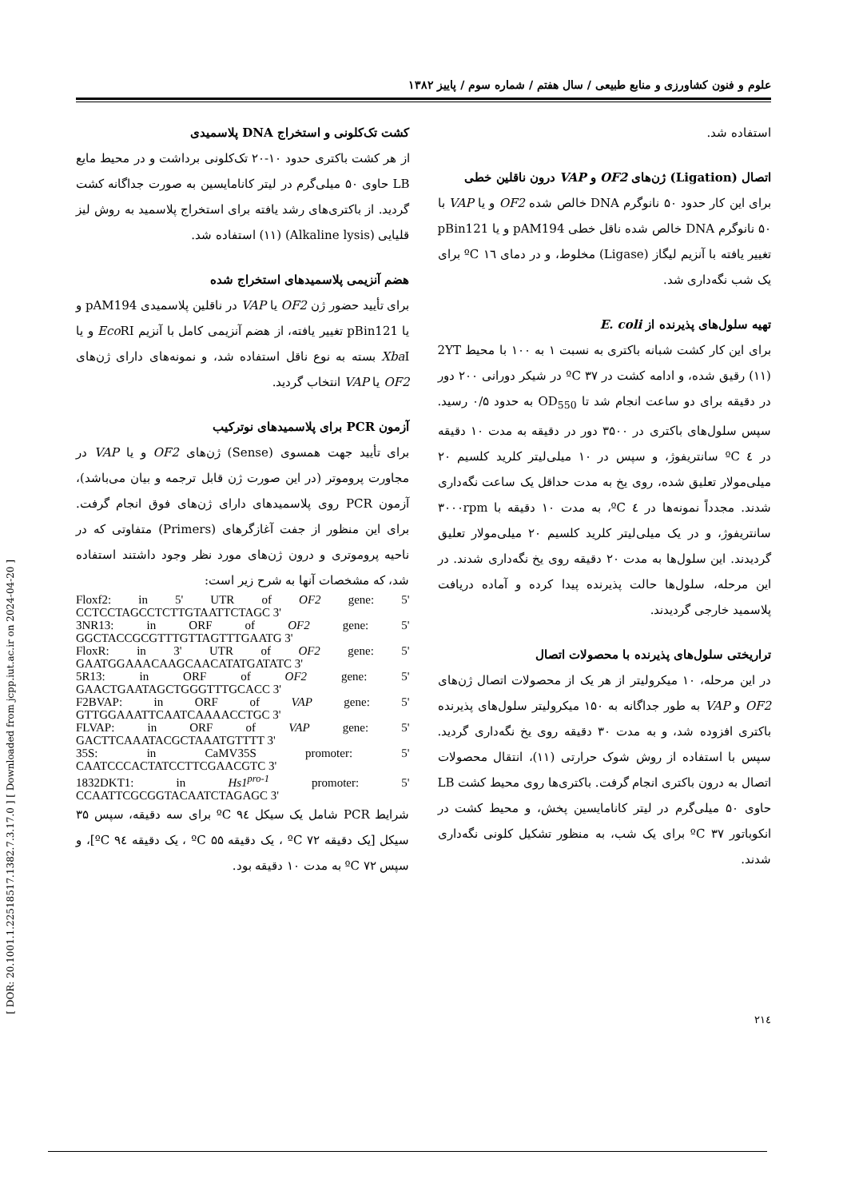علوم و فنون کشاورزی و منابع طبیعی / سال هفتم / شماره سوم / پاییز ۱۳۸۲
استفاده شد.
اتصال (Ligation) ژن‌های OF2 و VAP درون ناقلین خطی
برای این کار حدود ۵۰ نانوگرم DNA خالص شده OF2 و یا VAP با ۵۰ نانوگرم DNA خالص شده ناقل خطی pAM194 و یا pBin121 تغییر یافته با آنزیم لیگاز (Ligase) مخلوط، و در دمای ١٦ ºC برای یک شب نگه‌داری شد.
تهیه سلول‌های پذیرنده از E. coli
برای این کار کشت شبانه باکتری به نسبت ۱ به ۱۰۰ با محیط 2YT (۱۱) رقیق شده، و ادامه کشت در ۳۷ ºC در شیکر دورانی ۲۰۰ دور در دقیقه برای دو ساعت انجام شد تا OD<sub>550</sub> به حدود ۰/۵ رسید. سپس سلول‌های باکتری در ۳۵۰۰ دور در دقیقه به مدت ۱۰ دقیقه در ٤ ºC سانتریفوژ، و سپس در ۱۰ میلی‌لیتر کلرید کلسیم ۲۰ میلی‌مولار تعلیق شده، روی یخ به مدت حداقل یک ساعت نگه‌داری شدند. مجدداً نمونه‌ها در ٤ ºC، به مدت ۱۰ دقیقه با ۳۰۰۰rpm سانتریفوژ، و در یک میلی‌لیتر کلرید کلسیم ۲۰ میلی‌مولار تعلیق گردیدند. این سلول‌ها به مدت ۲۰ دقیقه روی یخ نگه‌داری شدند. در این مرحله، سلول‌ها حالت پذیرنده پیدا کرده و آماده دریافت پلاسمید خارجی گردیدند.
تراریختی سلول‌های پذیرنده با محصولات اتصال
در این مرحله، ۱۰ میکرولیتر از هر یک از محصولات اتصال ژن‌های OF2 و VAP به طور جداگانه به ۱۵۰ میکرولیتر سلول‌های پذیرنده باکتری افزوده شد، و به مدت ۳۰ دقیقه روی یخ نگه‌داری گردید. سپس با استفاده از روش شوک حرارتی (۱۱)، انتقال محصولات اتصال به درون باکتری انجام گرفت. باکتری‌ها روی محیط کشت LB حاوی ۵۰ میلی‌گرم در لیتر کانامایسین پخش، و محیط کشت در انکوباتور ۳۷ ºC برای یک شب، به منظور تشکیل کلونی نگه‌داری شدند.
کشت تک‌کلونی و استخراج DNA پلاسمیدی
از هر کشت باکتری حدود ۱۰-۲۰ تک‌کلونی برداشت و در محیط مایع LB حاوی ۵۰ میلی‌گرم در لیتر کانامایسین به صورت جداگانه کشت گردید. از باکتری‌های رشد یافته برای استخراج پلاسمید به روش لیز قلیایی (Alkaline lysis) (۱۱) استفاده شد.
هضم آنزیمی پلاسمیدهای استخراج شده
برای تأیید حضور ژن OF2 یا VAP در ناقلین پلاسمیدی pAM194 و یا pBin121 تغییر یافته، از هضم آنزیمی کامل با آنزیم Eco RI و یا Xba I بسته به نوع ناقل استفاده شد، و نمونه‌های دارای ژن‌های OF2 یا VAP انتخاب گردید.
آزمون PCR برای پلاسمیدهای نوترکیب
برای تأیید جهت همسوی (Sense) ژن‌های OF2 و یا VAP در مجاورت پروموتر (در این صورت ژن قابل ترجمه و بیان می‌باشد)، آزمون PCR روی پلاسمیدهای دارای ژن‌های فوق انجام گرفت. برای این منظور از جفت آغازگرهای (Primers) متفاوتی که در ناحیه پروموتری و درون ژن‌های مورد نظر وجود داشتند استفاده شد، که مشخصات آنها به شرح زیر است:
Floxf2: in 5' UTR of OF2 gene: 5' CCTCCTAGCCTCTTGTAATTCTAGC 3'
3NR13: in ORF of OF2 gene: 5' GGCTACCGCGTTTGTTAGTTTGAATG 3'
FloxR: in 3' UTR of OF2 gene: 5' GAATGGAAACAAGCAACATATGATATC 3'
5R13: in ORF of OF2 gene: 5' GAACTGAATAGCTGGGTTTGCACC 3'
F2BVAP: in ORF of VAP gene: 5' GTTGGAAATTCAATCAAAACCTGC 3'
FLVAP: in ORF of VAP gene: 5' GACTTCAAATACGCTAAATGTTTT 3'
35S: in CaMV35S promoter: 5' CAATCCCACTATCCTTCGAACGTC 3'
1832DKT1: in Hs1<sup>pro-1</sup> promoter: 5' CCAATTCGCGGTACAATCTAGAGC 3'
شرایط PCR شامل یک سیکل ٩٤ ºC برای سه دقیقه، سپس ۳۵ سیکل [یک دقیقه ۷۲ ºC ، یک دقیقه ۵۵ ºC ، یک دقیقه ٩٤ ºC]، و سپس ۷۲ ºC به مدت ۱۰ دقیقه بود.
٢١٤
[ DOR: 20.1001.1.22518517.1382.7.3.17.0 ] [ Downloaded from jcpp.iut.ac.ir on 2024-04-20 ]